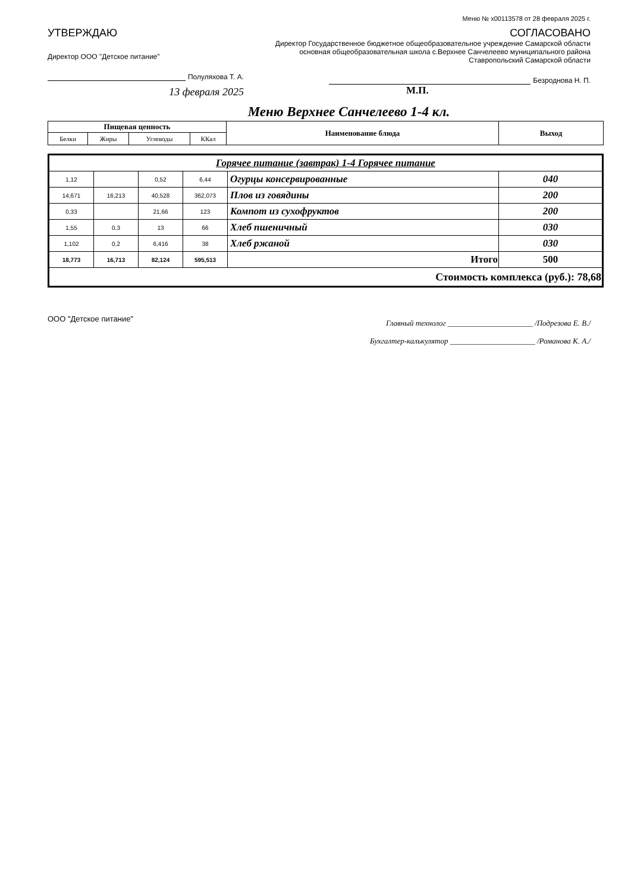Меню № x00113578 от 28 февраля 2025 г.
УТВЕРЖДАЮ
Директор ООО "Детское питание"
Полуляхова Т. А.
13 февраля 2025
СОГЛАСОВАНО
Директор Государственное бюджетное общеобразовательное учреждение Самарской области основная общеобразовательная школа с.Верхнее Санчелеево муниципального района Ставропольский Самарской области
Безроднова Н. П.
М.П.
Меню Верхнее Санчелеево 1-4 кл.
| Пищевая ценность | | | | Наименование блюда | Выход |
| --- | --- | --- | --- | --- | --- |
| Белки | Жиры | Углеводы | ККал | | |
| Горячее питание (завтрак) 1-4 Горячее питание | | | | | |
| 1,12 | | 0,52 | 6,44 | Огурцы консервированные | 040 |
| 14,671 | 16,213 | 40,528 | 362,073 | Плов из говядины | 200 |
| 0,33 | | 21,66 | 123 | Компот из сухофруктов | 200 |
| 1,55 | 0,3 | 13 | 66 | Хлеб пшеничный | 030 |
| 1,102 | 0,2 | 6,416 | 38 | Хлеб ржаной | 030 |
| 18,773 | 16,713 | 82,124 | 595,513 | Итого | 500 |
| Стоимость комплекса (руб.): 78,68 | | | | | |
ООО "Детское питание"
Главный технолог ______________________ /Подрезова Е. В./
Бухгалтер-калькулятор ______________________ /Романова К. А./